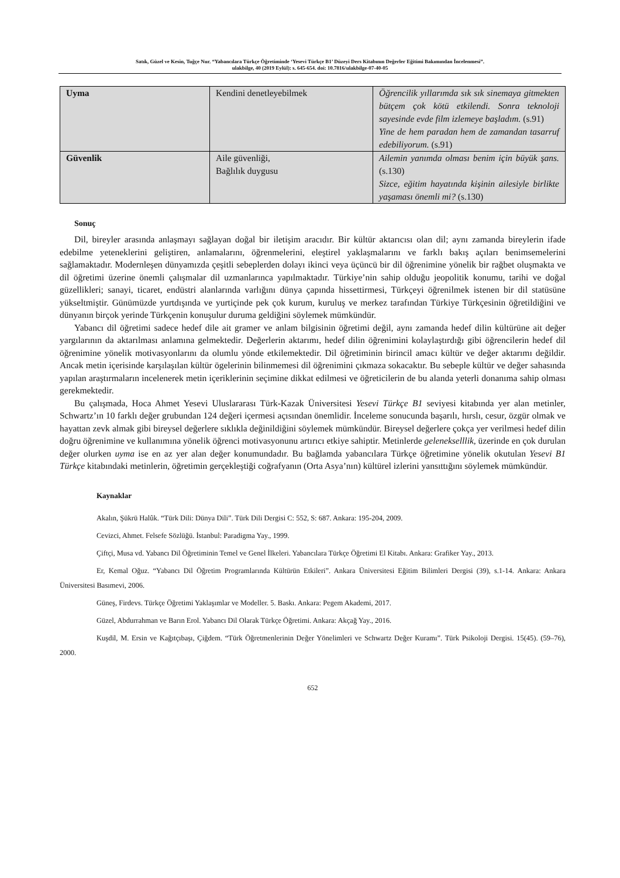Satık, Güzel ve Kesin, Tuğçe Nur. “Yabancılara Türkçe Öğretiminde ‘Yesevi Türkçe B1’ Düzeyi Ders Kitabının Değerler Eğitimi Bakımından İncelenmesi”.
ulakbilge, 40 (2019 Eylül): s. 645-654. doi: 10.7816/ulakbilge-07-40-05
| Uyma | Kendini denetleyebilmek | Öğrencilik yıllarımda sık sık sinemaya gitmekten bütçem çok kötü etkilendi. Sonra teknoloji sayesinde evde film izlemeye başladım. (s.91) Yine de hem paradan hem de zamandan tasarruf edebiliyorum. (s.91) |
| Güvenlik | Aile güvenliği, Bağlılık duygusu | Ailemin yanımda olması benim için büyük şans. (s.130) Sizce, eğitim hayatında kişinin ailesiyle birlikte yaşaması önemli mi? (s.130) |
Sonuç
Dil, bireyler arasında anlaşmayı sağlayan doğal bir iletişim aracıdır. Bir kültür aktarıcısı olan dil; aynı zamanda bireylerin ifade edebilme yeteneklerini geliştiren, anlamalarını, öğrenmelerini, eleştirel yaklaşmalarını ve farklı bakış açıları benimsemelerini sağlamaktadır. Modernleşen dünyamızda çeşitli sebeplerden dolayı ikinci veya üçüncü bir dil öğrenimine yönelik bir rağbet oluşmakta ve dil öğretimi üzerine önemli çalışmalar dil uzmanlarınca yapılmaktadır. Türkiye’nin sahip olduğu jeopolitik konumu, tarihi ve doğal güzellikleri; sanayi, ticaret, endüstri alanlarında varlığını dünya çapında hissettirmesi, Türkçeyi öğrenilmek istenen bir dil statüsüne yükseltmiştir. Günümüzde yurtdışında ve yurtiçinde pek çok kurum, kuruluş ve merkez tarafından Türkiye Türkçesinin öğretildiğini ve dünyanın birçok yerinde Türkçenin konuşulur duruma geldiğini söylemek mümkündür.
Yabancı dil öğretimi sadece hedef dile ait gramer ve anlam bilgisinin öğretimi değil, aynı zamanda hedef dilin kültürüne ait değer yargılarının da aktarılması anlamına gelmektedir. Değerlerin aktarımı, hedef dilin öğrenimini kolaylaştırdığı gibi öğrencilerin hedef dil öğrenimine yönelik motivasyonlarını da olumlu yönde etkilemektedir. Dil öğretiminin birincil amacı kültür ve değer aktarımı değildir. Ancak metin içerisinde karşılaşılan kültür ögelerinin bilinmemesi dil öğrenimini çıkmaza sokacaktır. Bu sebeple kültür ve değer sahasında yapılan araştırmaların incelenerek metin içeriklerinin seçimine dikkat edilmesi ve öğreticilerin de bu alanda yeterli donanıma sahip olması gerekmektedir.
Bu çalışmada, Hoca Ahmet Yesevi Uluslararası Türk-Kazak Üniversitesi Yesevi Türkçe B1 seviyesi kitabında yer alan metinler, Schwartz’ın 10 farklı değer grubundan 124 değeri içermesi açısından önemlidir. İnceleme sonucunda başarılı, hırslı, cesur, özgür olmak ve hayattan zevk almak gibi bireysel değerlere sıklıkla değinildiğini söylemek mümkündür. Bireysel değerlere çokça yer verilmesi hedef dilin doğru öğrenimine ve kullanımına yönelik öğrenci motivasyonunu artırıcı etkiye sahiptir. Metinlerde gelenekselllik, üzerinde en çok durulan değer olurken uyma ise en az yer alan değer konumundadır. Bu bağlamda yabancılara Türkçe öğretimine yönelik okutulan Yesevi B1 Türkçe kitabındaki metinlerin, öğretimin gerçekleştiği coğrafyanın (Orta Asya’nın) kültürel izlerini yansıttığını söylemek mümkündür.
Kaynaklar
Akalın, Şükrü Halûk. “Türk Dili: Dünya Dili”. Türk Dili Dergisi C: 552, S: 687. Ankara: 195-204, 2009.
Cevizci, Ahmet. Felsefe Sözlüğü. İstanbul: Paradigma Yay., 1999.
Çiftçi, Musa vd. Yabancı Dil Öğretiminin Temel ve Genel İlkeleri. Yabancılara Türkçe Öğretimi El Kitabı. Ankara: Grafiker Yay., 2013.
Er, Kemal Oğuz. “Yabancı Dil Öğretim Programlarında Kültürün Etkileri”. Ankara Üniversitesi Eğitim Bilimleri Dergisi (39), s.1-14. Ankara: Ankara Üniversitesi Basımevi, 2006.
Güneş, Firdevs. Türkçe Öğretimi Yaklaşımlar ve Modeller. 5. Baskı. Ankara: Pegem Akademi, 2017.
Güzel, Abdurrahman ve Barın Erol. Yabancı Dil Olarak Türkçe Öğretimi. Ankara: Akçağ Yay., 2016.
Kuşdil, M. Ersin ve Kağıtçıbaşı, Çiğdem. “Türk Öğretmenlerinin Değer Yönelimleri ve Schwartz Değer Kuramı”. Türk Psikoloji Dergisi. 15(45). (59–76), 2000.
652